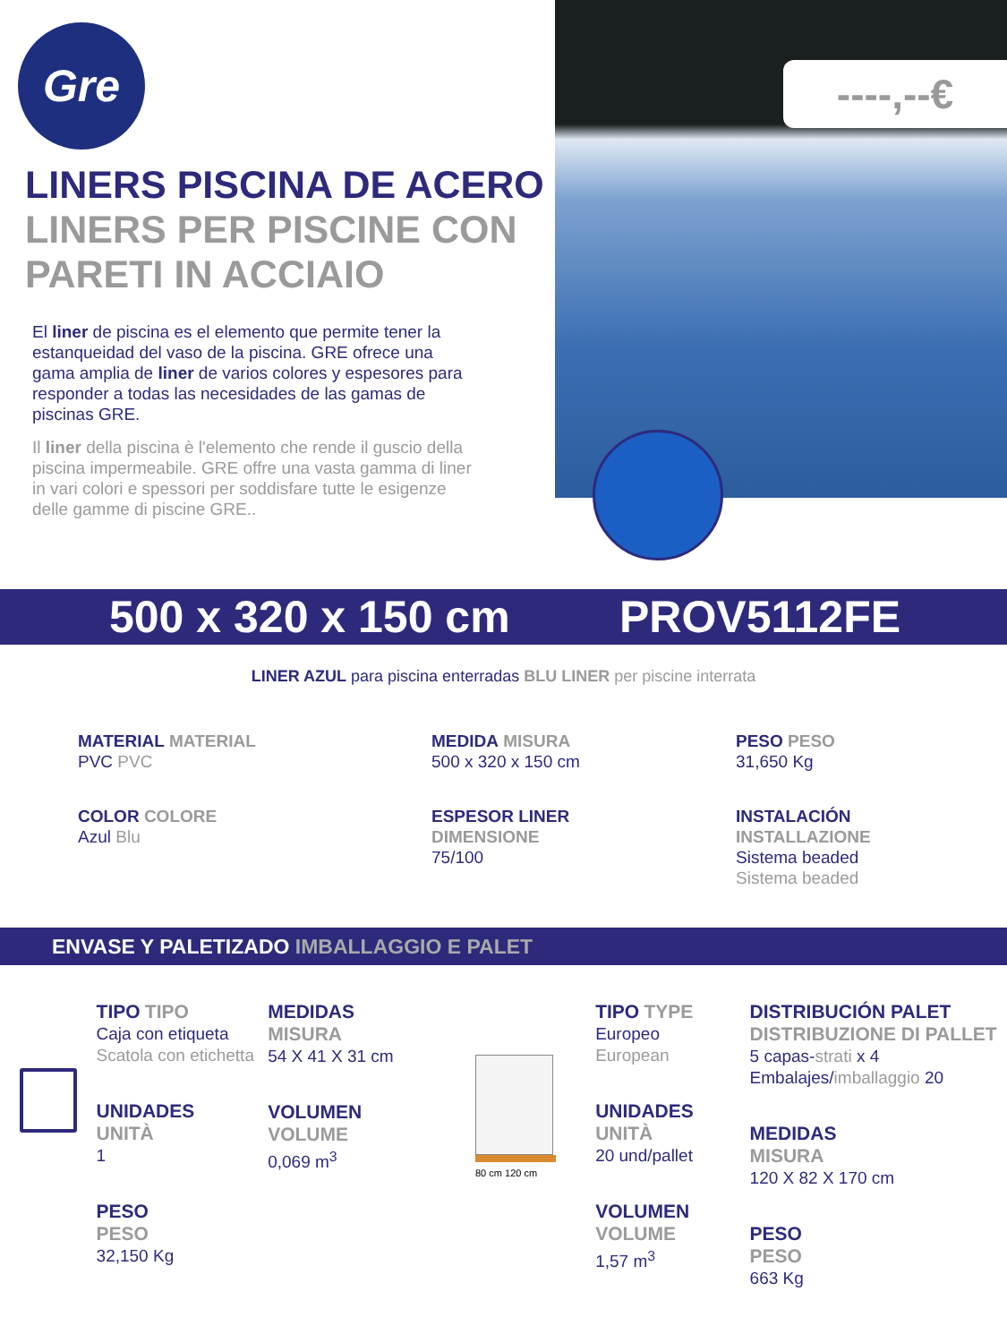Gre
LINERS PISCINA DE ACERO
LINERS PER PISCINE CON PARETI IN ACCIAIO
El liner de piscina es el elemento que permite tener la estanqueidad del vaso de la piscina. GRE ofrece una gama amplia de liner de varios colores y espesores para responder a todas las necesidades de las gamas de piscinas GRE.
Il liner della piscina è l'elemento che rende il guscio della piscina impermeabile. GRE offre una vasta gamma di liner in vari colori e spessori per soddisfare tutte le esigenze delle gamme di piscine GRE..
----,--€
500 x 320 x 150 cm PROV5112FE
LINER AZUL para piscina enterradas BLU LINER per piscine interrata
MATERIAL MATERIAL
PVC PVC
MEDIDA MISURA
500 x 320 x 150 cm
PESO PESO
31,650 Kg
COLOR COLORE
Azul Blu
ESPESOR LINER
DIMENSIONE
75/100
INSTALACIÓN
INSTALLAZIONE
Sistema beaded
Sistema beaded
ENVASE Y PALETIZADO IMBALLAGGIO E PALET
TIPO TIPO
Caja con etiqueta
Scatola con etichetta
UNIDADES
UNITÀ
1
PESO
PESO
32,150 Kg
MEDIDAS
MISURA
54 X 41 X 31 cm
VOLUMEN
VOLUME
0,069 m<sup>3</sup>
80 cm 120 cm
TIPO TYPE
Europeo
European
UNIDADES
UNITÀ
20 und/pallet
VOLUMEN
VOLUME
1,57 m<sup>3</sup>
DISTRIBUCIÓN PALET
DISTRIBUZIONE DI PALLET
5 capas-strati x 4 Embalajes/imballaggio 20
MEDIDAS
MISURA
120 X 82 X 170 cm
PESO
PESO
663 Kg